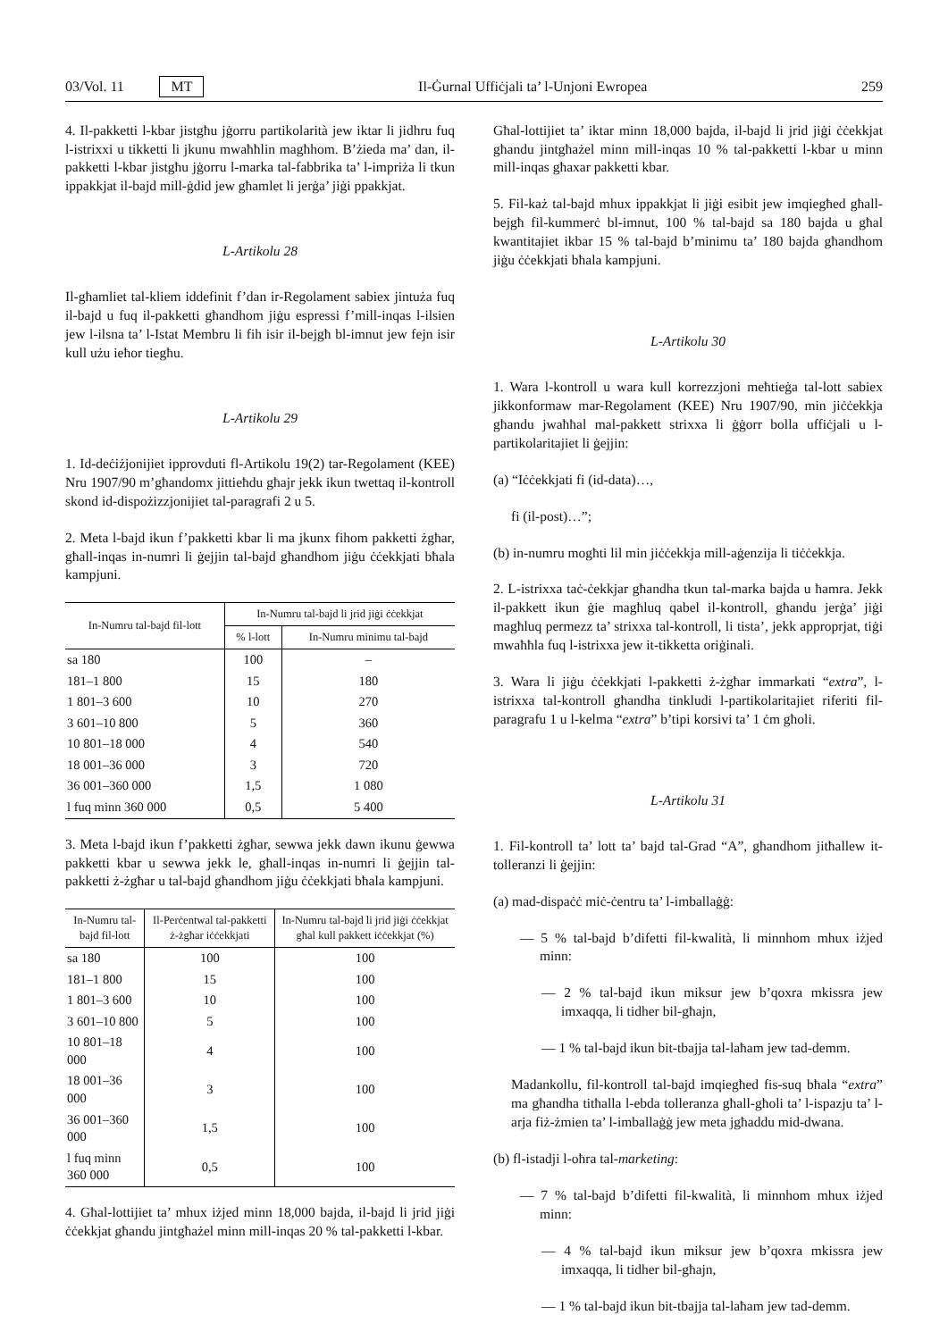03/Vol. 11 MT Il-Ġurnal Uffiċjali ta’ l-Unjoni Ewropea 259
4. Il-pakketti l-kbar jistgħu jġorru partikolarità jew iktar li jidhru fuq l-istrixxi u tikketti li jkunu mwaħħlin magħhom. B’żieda ma’ dan, il-pakketti l-kbar jistgħu jġorru l-marka tal-fabbrika ta’ l-impriża li tkun ippakkjat il-bajd mill-ġdid jew għamlet li jerġa’ jiġi ppakkjat.
L-Artikolu 28
Il-għamliet tal-kliem iddefinit f’dan ir-Regolament sabiex jintuża fuq il-bajd u fuq il-pakketti għandhom jiġu espressi f’mill-inqas l-ilsien jew l-ilsna ta’ l-Istat Membru li fih isir il-bejgħ bl-imnut jew fejn isir kull użu ieħor tiegħu.
L-Artikolu 29
1. Id-deċiżjonijiet ipprovduti fl-Artikolu 19(2) tar-Regolament (KEE) Nru 1907/90 m’għandomx jittieħdu għajr jekk ikun twettaq il-kontroll skond id-dispożizzjonijiet tal-paragrafi 2 u 5.
2. Meta l-bajd ikun f’pakketti kbar li ma jkunx fihom pakketti żgħar, għall-inqas in-numri li ġejjin tal-bajd għandhom jiġu ċċekkjati bħala kampjuni.
| In-Numru tal-bajd fil-lott | In-Numru tal-bajd li jrid jiġi ċċekkjat | |
| --- | --- | --- |
| | % l-lott | In-Numru minimu tal-bajd |
| sa 180 | 100 | – |
| 181–1 800 | 15 | 180 |
| 1 801–3 600 | 10 | 270 |
| 3 601–10 800 | 5 | 360 |
| 10 801–18 000 | 4 | 540 |
| 18 001–36 000 | 3 | 720 |
| 36 001–360 000 | 1,5 | 1 080 |
| l fuq minn 360 000 | 0,5 | 5 400 |
3. Meta l-bajd ikun f’pakketti żgħar, sewwa jekk dawn ikunu ġewwa pakketti kbar u sewwa jekk le, għall-inqas in-numri li ġejjin tal-pakketti ż-żgħar u tal-bajd għandhom jiġu ċċekkjati bħala kampjuni.
| In-Numru tal-bajd fil-lott | Il-Perċentwal tal-pakketti ż-żgħar iċċekkjati | In-Numru tal-bajd li jrid jiġi ċċekkjat għal kull pakkett iċċekkjat (%) |
| --- | --- | --- |
| sa 180 | 100 | 100 |
| 181–1 800 | 15 | 100 |
| 1 801–3 600 | 10 | 100 |
| 3 601–10 800 | 5 | 100 |
| 10 801–18 000 | 4 | 100 |
| 18 001–36 000 | 3 | 100 |
| 36 001–360 000 | 1,5 | 100 |
| l fuq minn 360 000 | 0,5 | 100 |
4. Għal-lottijiet ta’ mhux iżjed minn 18,000 bajda, il-bajd li jrid jiġi ċċekkjat għandu jintgħażel minn mill-inqas 20 % tal-pakketti l-kbar.
Għal-lottijiet ta’ iktar minn 18,000 bajda, il-bajd li jrid jiġi ċċekkjat għandu jintgħażel minn mill-inqas 10 % tal-pakketti l-kbar u minn mill-inqas għaxar pakketti kbar.
5. Fil-każ tal-bajd mhux ippakkjat li jiġi esibit jew imqiegħed għall-bejgħ fil-kummerċ bl-imnut, 100 % tal-bajd sa 180 bajda u għal kwantitajiet ikbar 15 % tal-bajd b’minimu ta’ 180 bajda għandhom jiġu ċċekkjati bħala kampjuni.
L-Artikolu 30
1. Wara l-kontroll u wara kull korrezzjoni meħtieġa tal-lott sabiex jikkonformaw mar-Regolament (KEE) Nru 1907/90, min jiċċekkja għandu jwaħħal mal-pakkett strixxa li ġġorr bolla uffiċjali u l-partikolaritajiet li ġejjin:
(a) “Iċċekkjati fi (id-data)…,
fi (il-post)…”;
(b) in-numru mogħti lil min jiċċekkja mill-aġenzija li tiċċekkja.
2. L-istrixxa taċ-ċekkjar għandha tkun tal-marka bajda u ħamra. Jekk il-pakkett ikun ġie magħluq qabel il-kontroll, għandu jerġa’ jiġi magħluq permezz ta’ strixxa tal-kontroll, li tista’, jekk approprjat, tiġi mwaħħla fuq l-istrixxa jew it-tikketta oriġinali.
3. Wara li jiġu ċċekkjati l-pakketti ż-żgħar immarkati “extra”, l-istrixxa tal-kontroll għandha tinkludi l-partikolaritajiet riferiti fil-paragrafu 1 u l-kelma “extra” b’tipi korsivi ta’ 1 ċm għoli.
L-Artikolu 31
1. Fil-kontroll ta’ lott ta’ bajd tal-Grad “A”, għandhom jitħallew it-tolleranzi li ġejjin:
(a) mad-dispaċċ miċ-ċentru ta’ l-imballaġġ:
— 5 % tal-bajd b’difetti fil-kwalità, li minnhom mhux iżjed minn:
— 2 % tal-bajd ikun miksur jew b’qoxra mkissra jew imxaqqa, li tidher bil-għajn,
— 1 % tal-bajd ikun bit-tbajja tal-laħam jew tad-demm.
Madankollu, fil-kontroll tal-bajd imqiegħed fis-suq bħala “extra” ma għandha titħalla l-ebda tolleranza għall-għoli ta’ l-ispazju ta’ l-arja fiż-żmien ta’ l-imballaġġ jew meta jgħaddu mid-dwana.
(b) fl-istadji l-oħra tal-marketing:
— 7 % tal-bajd b’difetti fil-kwalità, li minnhom mhux iżjed minn:
— 4 % tal-bajd ikun miksur jew b’qoxra mkissra jew imxaqqa, li tidher bil-għajn,
— 1 % tal-bajd ikun bit-tbajja tal-laħam jew tad-demm.